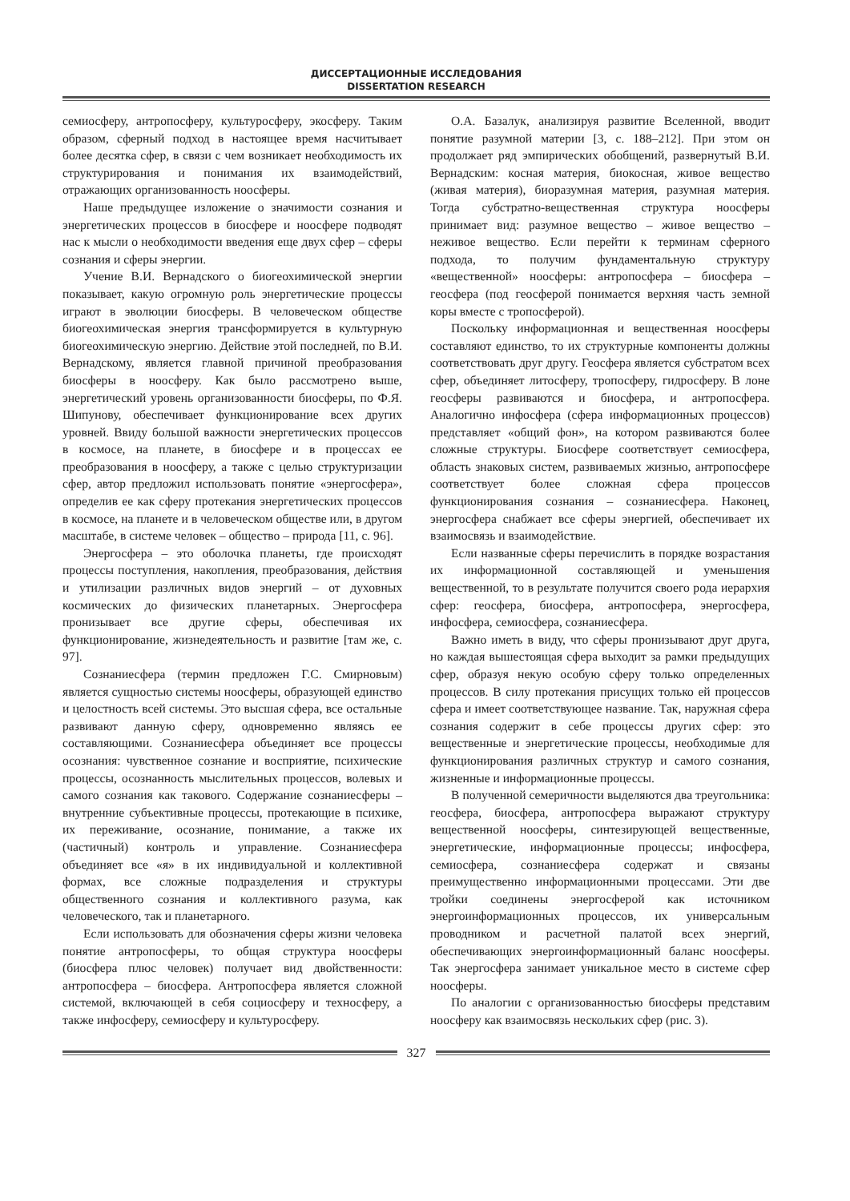ДИССЕРТАЦИОННЫЕ ИССЛЕДОВАНИЯ
DISSERTATION RESEARCH
семиосферу, антропосферу, культуросферу, экосферу. Таким образом, сферный подход в настоящее время насчитывает более десятка сфер, в связи с чем возникает необходимость их структурирования и понимания их взаимодействий, отражающих организованность ноосферы.
Наше предыдущее изложение о значимости сознания и энергетических процессов в биосфере и ноосфере подводят нас к мысли о необходимости введения еще двух сфер – сферы сознания и сферы энергии.
Учение В.И. Вернадского о биогеохимической энергии показывает, какую огромную роль энергетические процессы играют в эволюции биосферы. В человеческом обществе биогеохимическая энергия трансформируется в культурную биогеохимическую энергию. Действие этой последней, по В.И. Вернадскому, является главной причиной преобразования биосферы в ноосферу. Как было рассмотрено выше, энергетический уровень организованности биосферы, по Ф.Я. Шипунову, обеспечивает функционирование всех других уровней. Ввиду большой важности энергетических процессов в космосе, на планете, в биосфере и в процессах ее преобразования в ноосферу, а также с целью структуризации сфер, автор предложил использовать понятие «энергосфера», определив ее как сферу протекания энергетических процессов в космосе, на планете и в человеческом обществе или, в другом масштабе, в системе человек – общество – природа [11, с. 96].
Энергосфера – это оболочка планеты, где происходят процессы поступления, накопления, преобразования, действия и утилизации различных видов энергий – от духовных космических до физических планетарных. Энергосфера пронизывает все другие сферы, обеспечивая их функционирование, жизнедеятельность и развитие [там же, с. 97].
Сознаниесфера (термин предложен Г.С. Смирновым) является сущностью системы ноосферы, образующей единство и целостность всей системы. Это высшая сфера, все остальные развивают данную сферу, одновременно являясь ее составляющими. Сознаниесфера объединяет все процессы осознания: чувственное сознание и восприятие, психические процессы, осознанность мыслительных процессов, волевых и самого сознания как такового. Содержание сознаниесферы – внутренние субъективные процессы, протекающие в психике, их переживание, осознание, понимание, а также их (частичный) контроль и управление. Сознаниесфера объединяет все «я» в их индивидуальной и коллективной формах, все сложные подразделения и структуры общественного сознания и коллективного разума, как человеческого, так и планетарного.
Если использовать для обозначения сферы жизни человека понятие антропосферы, то общая структура ноосферы (биосфера плюс человек) получает вид двойственности: антропосфера – биосфера. Антропосфера является сложной системой, включающей в себя социосферу и техносферу, а также инфосферу, семиосферу и культуросферу.
О.А. Базалук, анализируя развитие Вселенной, вводит понятие разумной материи [3, с. 188–212]. При этом он продолжает ряд эмпирических обобщений, развернутый В.И. Вернадским: косная материя, биокосная, живое вещество (живая материя), биоразумная материя, разумная материя. Тогда субстратно-вещественная структура ноосферы принимает вид: разумное вещество – живое вещество – неживое вещество. Если перейти к терминам сферного подхода, то получим фундаментальную структуру «вещественной» ноосферы: антропосфера – биосфера – геосфера (под геосферой понимается верхняя часть земной коры вместе с тропосферой).
Поскольку информационная и вещественная ноосферы составляют единство, то их структурные компоненты должны соответствовать друг другу. Геосфера является субстратом всех сфер, объединяет литосферу, тропосферу, гидросферу. В лоне геосферы развиваются и биосфера, и антропосфера. Аналогично инфосфера (сфера информационных процессов) представляет «общий фон», на котором развиваются более сложные структуры. Биосфере соответствует семиосфера, область знаковых систем, развиваемых жизнью, антропосфере соответствует более сложная сфера процессов функционирования сознания – сознаниесфера. Наконец, энергосфера снабжает все сферы энергией, обеспечивает их взаимосвязь и взаимодействие.
Если названные сферы перечислить в порядке возрастания их информационной составляющей и уменьшения вещественной, то в результате получится своего рода иерархия сфер: геосфера, биосфера, антропосфера, энергосфера, инфосфера, семиосфера, сознаниесфера.
Важно иметь в виду, что сферы пронизывают друг друга, но каждая вышестоящая сфера выходит за рамки предыдущих сфер, образуя некую особую сферу только определенных процессов. В силу протекания присущих только ей процессов сфера и имеет соответствующее название. Так, наружная сфера сознания содержит в себе процессы других сфер: это вещественные и энергетические процессы, необходимые для функционирования различных структур и самого сознания, жизненные и информационные процессы.
В полученной семеричности выделяются два треугольника: геосфера, биосфера, антропосфера выражают структуру вещественной ноосферы, синтезирующей вещественные, энергетические, информационные процессы; инфосфера, семиосфера, сознаниесфера содержат и связаны преимущественно информационными процессами. Эти две тройки соединены энергосферой как источником энергоинформационных процессов, их универсальным проводником и расчетной палатой всех энергий, обеспечивающих энергоинформационный баланс ноосферы. Так энергосфера занимает уникальное место в системе сфер ноосферы.
По аналогии с организованностью биосферы представим ноосферу как взаимосвязь нескольких сфер (рис. 3).
327